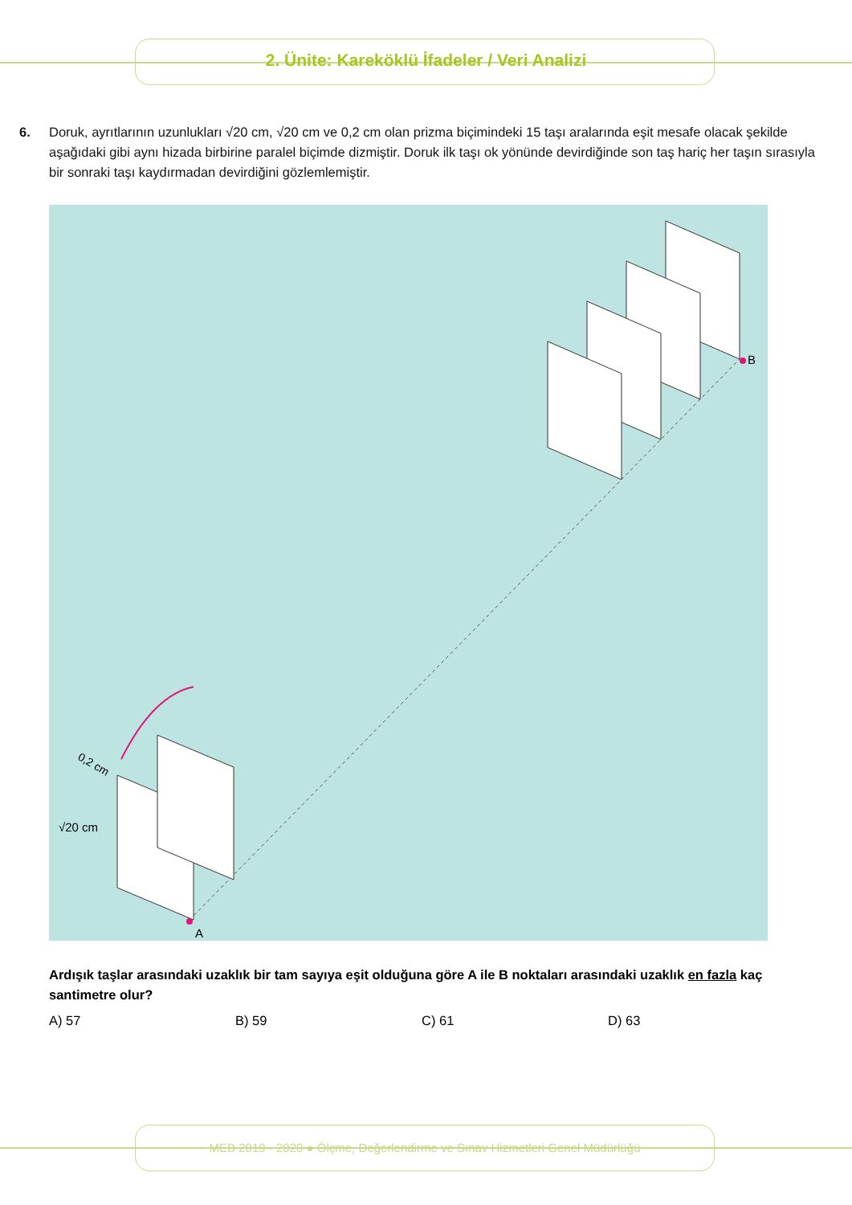2. Ünite: Kareköklü İfadeler / Veri Analizi
6. Doruk, ayrıtlarının uzunlukları √20 cm, √20 cm ve 0,2 cm olan prizma biçimindeki 15 taşı aralarında eşit mesafe olacak şekilde aşağıdaki gibi aynı hizada birbirine paralel biçimde dizmiştir. Doruk ilk taşı ok yönünde devirdiğinde son taş hariç her taşın sırasıyla bir sonraki taşı kaydırmadan devirdiğini gözlemlemiştir.
B
A
√20 cm
0,2 cm
Ardışık taşlar arasındaki uzaklık bir tam sayıya eşit olduğuna göre A ile B noktaları arasındaki uzaklık en fazla kaç santimetre olur?
A) 57 B) 59 C) 61 D) 63
MEB 2019 - 2020 ● Ölçme, Değerlendirme ve Sınav Hizmetleri Genel Müdürlüğü